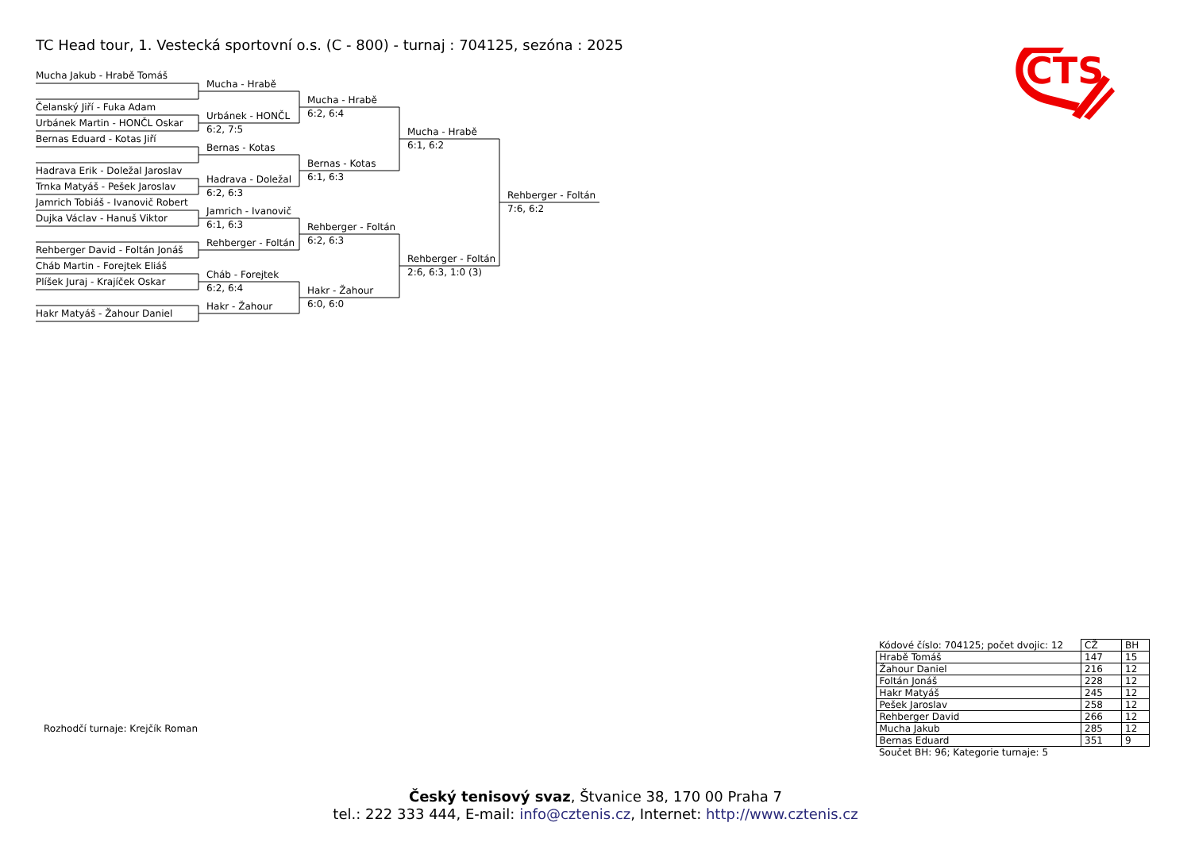CTS
TC Head tour, 1. Vestecká sportovní o.s. (C - 800) - turnaj : 704125, sezóna : 2025
Mucha Jakub - Hrabě Tomáš
Čelanský Jiří - Fuka Adam
Urbánek Martin - HONČL Oskar
Bernas Eduard - Kotas Jiří
Hadrava Erik - Doležal Jaroslav
Trnka Matyáš - Pešek Jaroslav
Jamrich Tobiáš - Ivanovič Robert
Dujka Václav - Hanuš Viktor
Rehberger David - Foltán Jonáš
Cháb Martin - Forejtek Eliáš
Plíšek Juraj - Krajíček Oskar
Hakr Matyáš - Žahour Daniel
Mucha - Hrabě
Urbánek - HONČL
6:2, 7:5
Bernas - Kotas
Hadrava - Doležal
6:2, 6:3
Jamrich - Ivanovič
6:1, 6:3
Rehberger - Foltán
Cháb - Forejtek
6:2, 6:4
Hakr - Žahour
Mucha - Hrabě
6:2, 6:4
Bernas - Kotas
6:1, 6:3
Rehberger - Foltán
6:2, 6:3
Hakr - Žahour
6:0, 6:0
Mucha - Hrabě
6:1, 6:2
Rehberger - Foltán
2:6, 6:3, 1:0 (3)
Rehberger - Foltán
7:6, 6:2
Rozhodčí turnaje: Krejčík Roman
| Kódové číslo: 704125; počet dvojic: 12 | CŽ | BH |
| Hrabě Tomáš | 147 | 15 |
| Žahour Daniel | 216 | 12 |
| Foltán Jonáš | 228 | 12 |
| Hakr Matyáš | 245 | 12 |
| Pešek Jaroslav | 258 | 12 |
| Rehberger David | 266 | 12 |
| Mucha Jakub | 285 | 12 |
| Bernas Eduard | 351 | 9 |
| Součet BH: 96; Kategorie turnaje: 5 | | |
Český tenisový svaz, Štvanice 38, 170 00 Praha 7
tel.: 222 333 444, E-mail: info@cztenis.cz, Internet: http://www.cztenis.cz